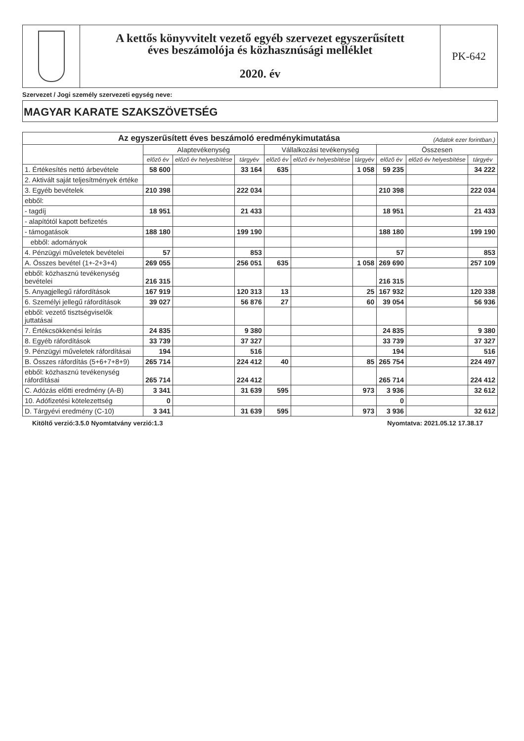A kettős könyvvitelt vezető egyéb szervezet egyszerűsített
éves beszámolója és közhasznúsági melléklet
2020. év
PK-642
Szervezet / Jogi személy szervezeti egység neve:
MAGYAR KARATE SZAKSZÖVETSÉG
| Az egyszerűsített éves beszámoló eredménykimutatása (Adatok ezer forintban.) | | | | | | | | | |
| | Alaptevékenység | | | Vállalkozási tevékenység | | | Összesen | | |
| | előző év | előző év helyesbítése | tárgyév | előző év | előző év helyesbítése | tárgyév | előző év | előző év helyesbítése | tárgyév |
| 1. Értékesítés nettó árbevétele | 58 600 | | 33 164 | 635 | | 1 058 | 59 235 | | 34 222 |
| 2. Aktivált saját teljesítmények értéke | | | | | | | | | |
| 3. Egyéb bevételek | 210 398 | | 222 034 | | | | 210 398 | | 222 034 |
| ebből: | | | | | | | | | |
| - tagdíj | 18 951 | | 21 433 | | | | 18 951 | | 21 433 |
| - alapítótól kapott befizetés | | | | | | | | | |
| - támogatások | 188 180 | | 199 190 | | | | 188 180 | | 199 190 |
| ebből: adományok | | | | | | | | | |
| 4. Pénzügyi műveletek bevételei | 57 | | 853 | | | | 57 | | 853 |
| A. Összes bevétel (1+-2+3+4) | 269 055 | | 256 051 | 635 | | 1 058 | 269 690 | | 257 109 |
| ebből: közhasznú tevékenység bevételei | 216 315 | | | | | | 216 315 | | |
| 5. Anyagjellegű ráfordítások | 167 919 | | 120 313 | 13 | | 25 | 167 932 | | 120 338 |
| 6. Személyi jellegű ráfordítások | 39 027 | | 56 876 | 27 | | 60 | 39 054 | | 56 936 |
| ebből: vezető tisztségviselők juttatásai | | | | | | | | | |
| 7. Értékcsökkenési leírás | 24 835 | | 9 380 | | | | 24 835 | | 9 380 |
| 8. Egyéb ráfordítások | 33 739 | | 37 327 | | | | 33 739 | | 37 327 |
| 9. Pénzügyi műveletek ráfordításai | 194 | | 516 | | | | 194 | | 516 |
| B. Összes ráfordítás (5+6+7+8+9) | 265 714 | | 224 412 | 40 | | 85 | 265 754 | | 224 497 |
| ebből: közhasznú tevékenység ráfordításai | 265 714 | | 224 412 | | | | 265 714 | | 224 412 |
| C. Adózás előtti eredmény (A-B) | 3 341 | | 31 639 | 595 | | 973 | 3 936 | | 32 612 |
| 10. Adófizetési kötelezettség | 0 | | | | | | 0 | | |
| D. Tárgyévi eredmény (C-10) | 3 341 | | 31 639 | 595 | | 973 | 3 936 | | 32 612 |
Kitöltő verzió:3.5.0 Nyomtatvány verzió:1.3 Nyomtatva: 2021.05.12 17.38.17